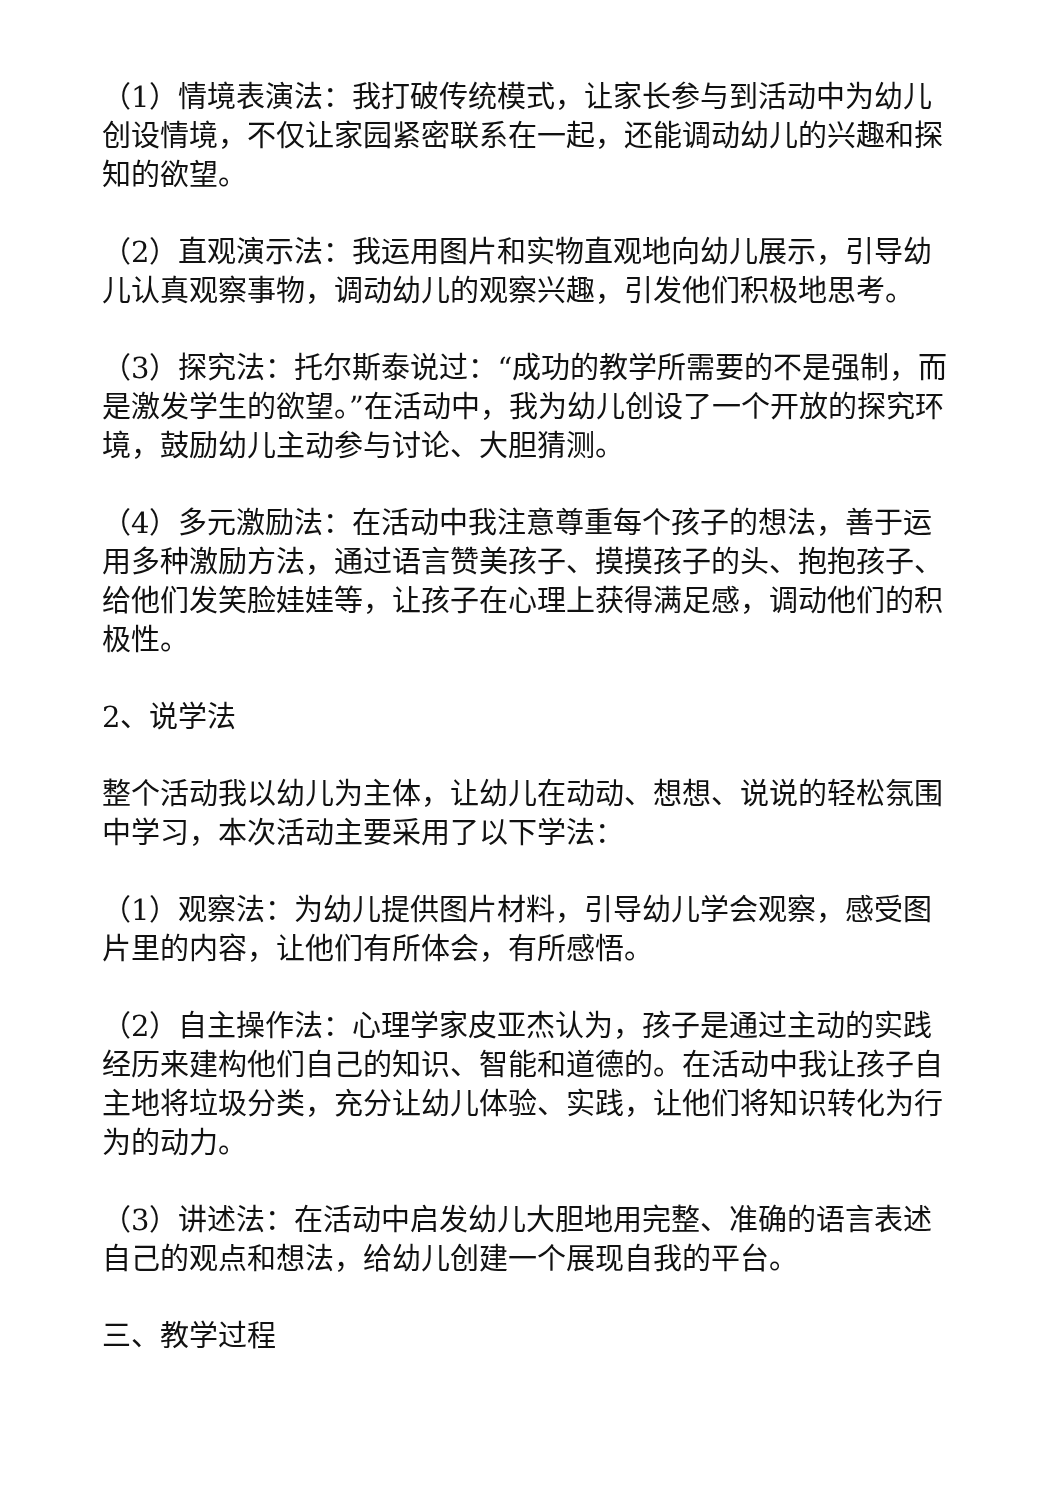（1）情境表演法：我打破传统模式，让家长参与到活动中为幼儿创设情境，不仅让家园紧密联系在一起，还能调动幼儿的兴趣和探知的欲望。
（2）直观演示法：我运用图片和实物直观地向幼儿展示，引导幼儿认真观察事物，调动幼儿的观察兴趣，引发他们积极地思考。
（3）探究法：托尔斯泰说过：“成功的教学所需要的不是强制，而是激发学生的欲望。”在活动中，我为幼儿创设了一个开放的探究环境，鼓励幼儿主动参与讨论、大胆猜测。
（4）多元激励法：在活动中我注意尊重每个孩子的想法，善于运用多种激励方法，通过语言赞美孩子、摸摸孩子的头、抱抱孩子、给他们发笑脸娃娃等，让孩子在心理上获得满足感，调动他们的积极性。
2、说学法
整个活动我以幼儿为主体，让幼儿在动动、想想、说说的轻松氛围中学习，本次活动主要采用了以下学法：
（1）观察法：为幼儿提供图片材料，引导幼儿学会观察，感受图片里的内容，让他们有所体会，有所感悟。
（2）自主操作法：心理学家皮亚杰认为，孩子是通过主动的实践经历来建构他们自己的知识、智能和道德的。在活动中我让孩子自主地将垃圾分类，充分让幼儿体验、实践，让他们将知识转化为行为的动力。
（3）讲述法：在活动中启发幼儿大胆地用完整、准确的语言表述自己的观点和想法，给幼儿创建一个展现自我的平台。
三、教学过程